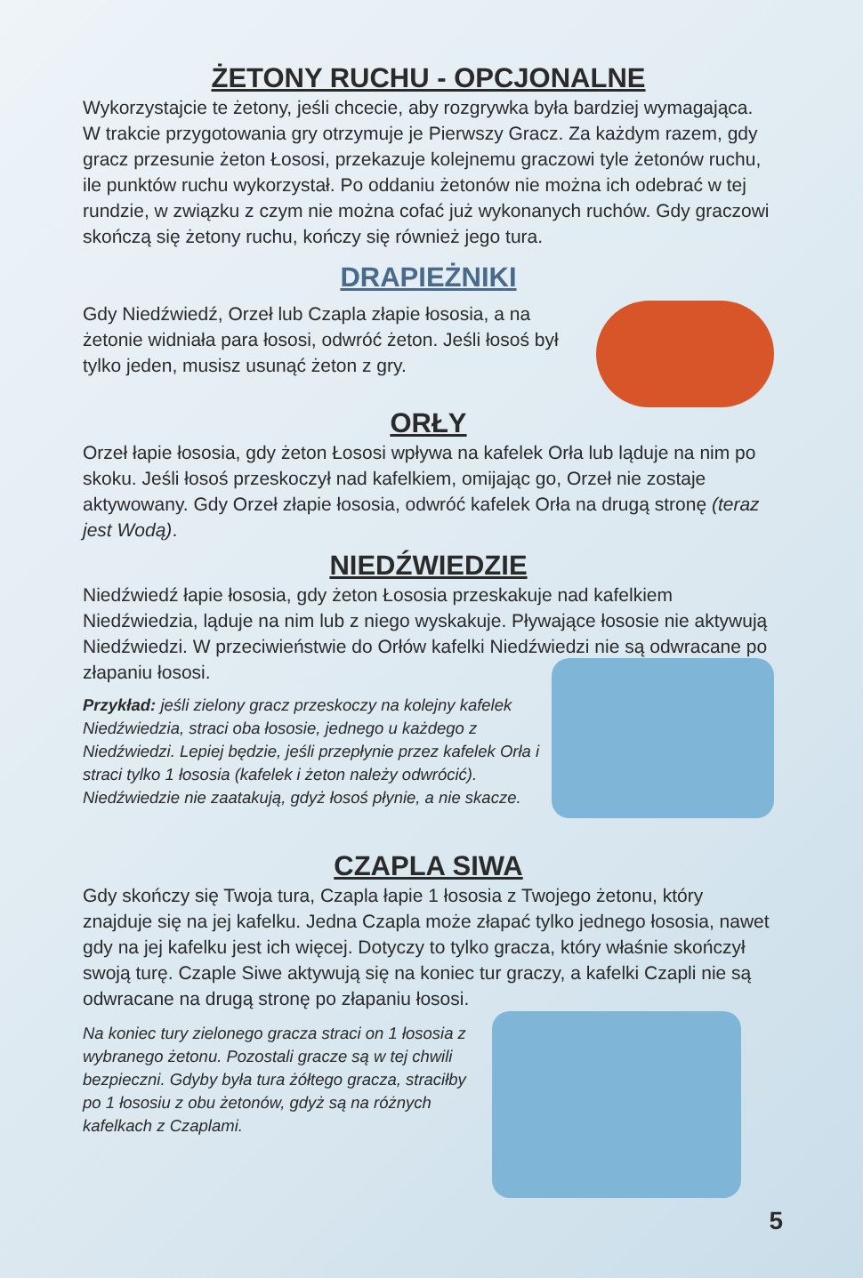ŻETONY RUCHU - OPCJONALNE
Wykorzystajcie te żetony, jeśli chcecie, aby rozgrywka była bardziej wymagająca. W trakcie przygotowania gry otrzymuje je Pierwszy Gracz. Za każdym razem, gdy gracz przesunie żeton Łososi, przekazuje kolejnemu graczowi tyle żetonów ruchu, ile punktów ruchu wykorzystał. Po oddaniu żetonów nie można ich odebrać w tej rundzie, w związku z czym nie można cofać już wykonanych ruchów. Gdy graczowi skończą się żetony ruchu, kończy się również jego tura.
DRAPIEŻNIKI
Gdy Niedźwiedź, Orzeł lub Czapla złapie łososia, a na żetonie widniała para łososi, odwróć żeton. Jeśli łosoś był tylko jeden, musisz usunąć żeton z gry.
ORŁY
Orzeł łapie łososia, gdy żeton Łososi wpływa na kafelek Orła lub ląduje na nim po skoku. Jeśli łosoś przeskoczył nad kafelkiem, omijając go, Orzeł nie zostaje aktywowany. Gdy Orzeł złapie łososia, odwróć kafelek Orła na drugą stronę (teraz jest Wodą).
NIEDŹWIEDZIE
Niedźwiedź łapie łososia, gdy żeton Łososia przeskakuje nad kafelkiem Niedźwiedzia, ląduje na nim lub z niego wyskakuje. Pływające łososie nie aktywują Niedźwiedzi. W przeciwieństwie do Orłów kafelki Niedźwiedzi nie są odwracane po złapaniu łososi.
Przykład: jeśli zielony gracz przeskoczy na kolejny kafelek Niedźwiedzia, straci oba łososie, jednego u każdego z Niedźwiedzi. Lepiej będzie, jeśli przepłynie przez kafelek Orła i straci tylko 1 łososia (kafelek i żeton należy odwrócić). Niedźwiedzie nie zaatakują, gdyż łosoś płynie, a nie skacze.
CZAPLA SIWA
Gdy skończy się Twoja tura, Czapla łapie 1 łososia z Twojego żetonu, który znajduje się na jej kafelku. Jedna Czapla może złapać tylko jednego łososia, nawet gdy na jej kafelku jest ich więcej. Dotyczy to tylko gracza, który właśnie skończył swoją turę. Czaple Siwe aktywują się na koniec tur graczy, a kafelki Czapli nie są odwracane na drugą stronę po złapaniu łososi.
Na koniec tury zielonego gracza straci on 1 łososia z wybranego żetonu. Pozostali gracze są w tej chwili bezpieczni. Gdyby była tura żółtego gracza, straciłby po 1 łososiu z obu żetonów, gdyż są na różnych kafelkach z Czaplami.
5